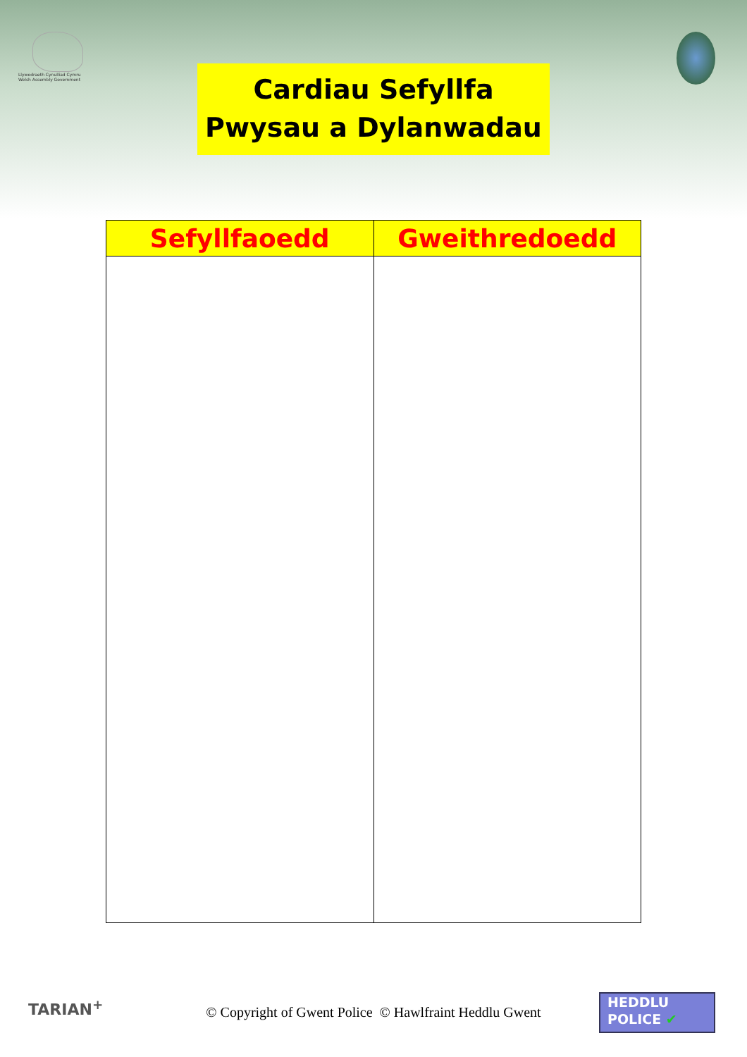Llywodraeth Cynulliad Cymru
Welsh Assembly Government
Cardiau Sefyllfa
Pwysau a Dylanwadau
| Sefyllfaoedd | Gweithredoedd |
| --- | --- |
TARIAN<sup>+</sup>
© Copyright of Gwent Police © Hawlfraint Heddlu Gwent
HEDDLU
POLICE ✔